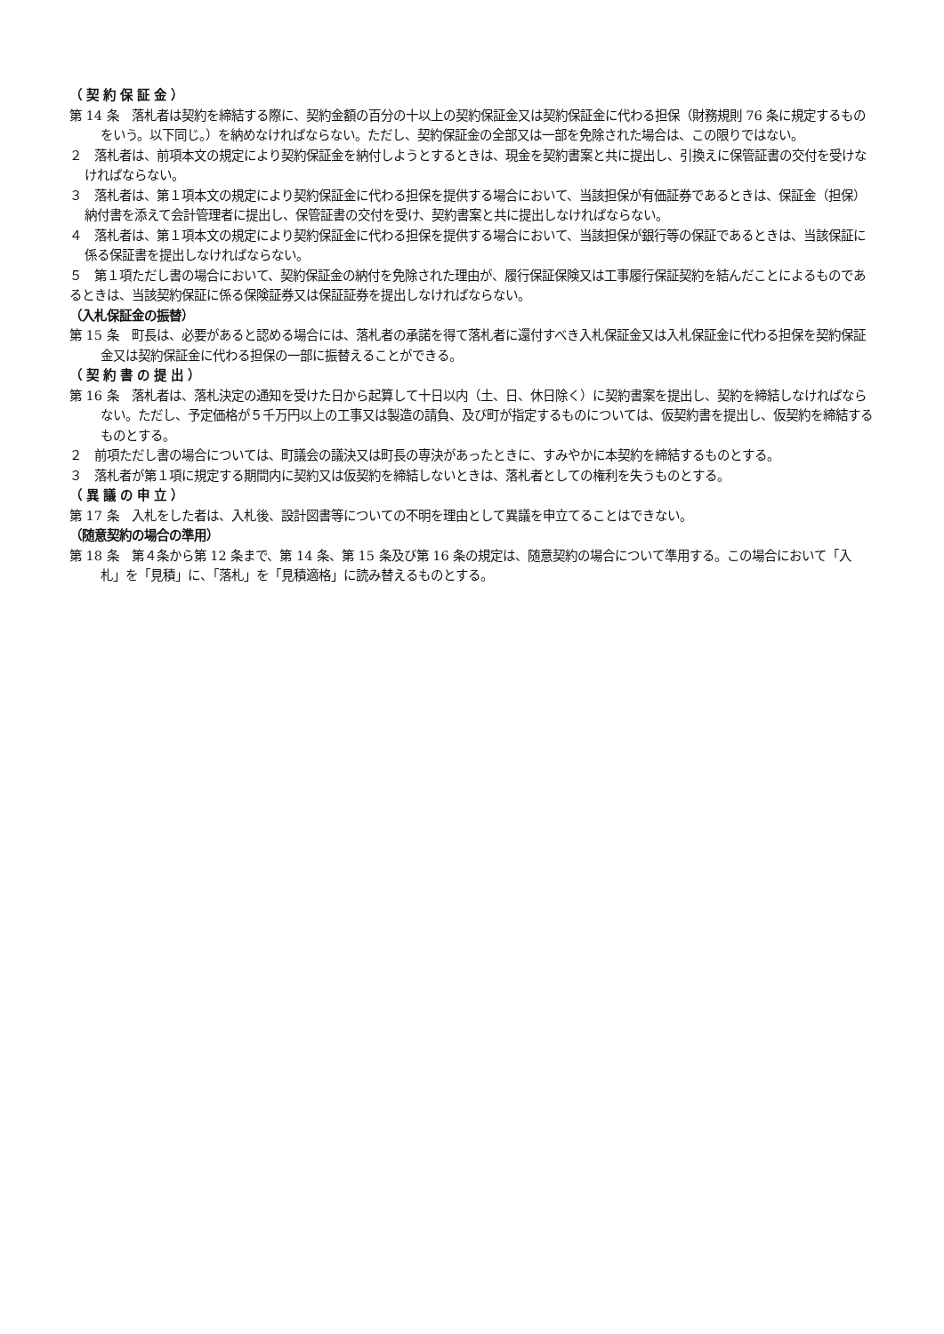（ 契 約 保 証 金 ）
第 14 条　落札者は契約を締結する際に、契約金額の百分の十以上の契約保証金又は契約保証金に代わる担保（財務規則 76 条に規定するものをいう。以下同じ。）を納めなければならない。ただし、契約保証金の全部又は一部を免除された場合は、この限りではない。
２　落札者は、前項本文の規定により契約保証金を納付しようとするときは、現金を契約書案と共に提出し、引換えに保管証書の交付を受けなければならない。
３　落札者は、第１項本文の規定により契約保証金に代わる担保を提供する場合において、当該担保が有価証券であるときは、保証金（担保）納付書を添えて会計管理者に提出し、保管証書の交付を受け、契約書案と共に提出しなければならない。
４　落札者は、第１項本文の規定により契約保証金に代わる担保を提供する場合において、当該担保が銀行等の保証であるときは、当該保証に係る保証書を提出しなければならない。
５　第１項ただし書の場合において、契約保証金の納付を免除された理由が、履行保証保険又は工事履行保証契約を結んだことによるものであるときは、当該契約保証に係る保険証券又は保証証券を提出しなければならない。
（入札保証金の振替）
第 15 条　町長は、必要があると認める場合には、落札者の承諾を得て落札者に還付すべき入札保証金又は入札保証金に代わる担保を契約保証金又は契約保証金に代わる担保の一部に振替えることができる。
（ 契 約 書 の 提 出 ）
第 16 条　落札者は、落札決定の通知を受けた日から起算して十日以内（土、日、休日除く）に契約書案を提出し、契約を締結しなければならない。ただし、予定価格が５千万円以上の工事又は製造の請負、及び町が指定するものについては、仮契約書を提出し、仮契約を締結するものとする。
２　前項ただし書の場合については、町議会の議決又は町長の専決があったときに、すみやかに本契約を締結するものとする。
３　落札者が第１項に規定する期間内に契約又は仮契約を締結しないときは、落札者としての権利を失うものとする。
（ 異 議 の 申 立 ）
第 17 条　入札をした者は、入札後、設計図書等についての不明を理由として異議を申立てることはできない。
（随意契約の場合の準用）
第 18 条　第４条から第 12 条まで、第 14 条、第 15 条及び第 16 条の規定は、随意契約の場合について準用する。この場合において「入札」を「見積」に、「落札」を「見積適格」に読み替えるものとする。